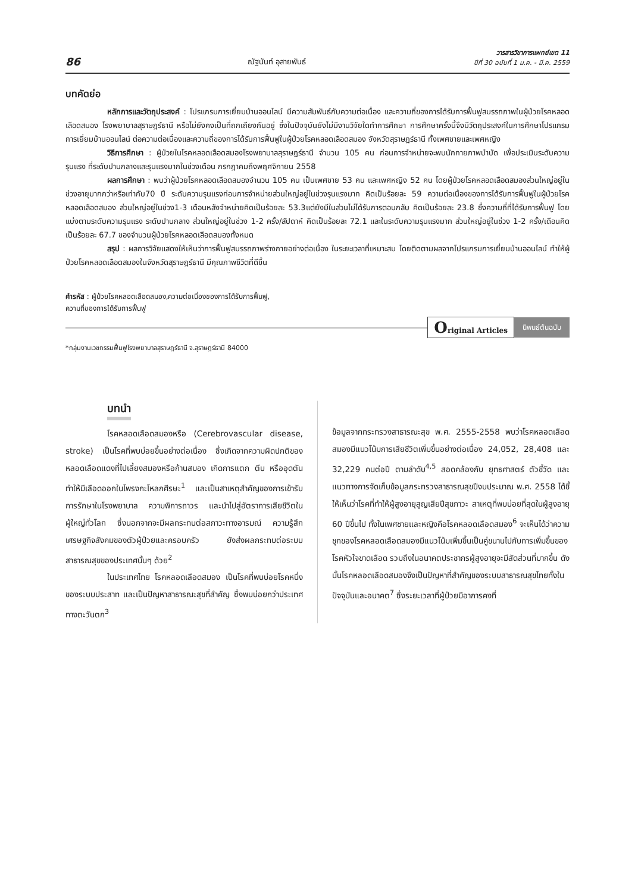86 ณัฐนันท์ อุสายพันธ์ วารสารวิชาการแพทย์เขต 11
ปีที่ 30 ฉบับที่ 1 ม.ค. - มี.ค. 2559
บทคัดย่อ
หลักการและวัตถุประสงค์ : โปรแกรมการเยี่ยมบ้านออนไลน์ มีความสัมพันธ์กับความต่อเนื่อง และความถี่ของการได้รับการฟื้นฟูสมรรถภาพในผู้ป่วยโรคหลอดเลือดสมอง โรงพยาบาลสุราษฎร์ธานี หรือไม่ยังคงเป็นที่ถกเถียงกันอยู่ ซึ่งในปัจจุบันยังไม่มีงานวิจัยใดทำการศึกษา การศึกษาครั้งนี้จึงมีวัตถุประสงค์ในการศึกษาโปรแกรมการเยี่ยมบ้านออนไลน์ ต่อความต่อเนื่องและความถี่ของการได้รับการฟื้นฟูในผู้ป่วยโรคหลอดเลือดสมอง จังหวัดสุราษฎร์ธานี ทั้งเพศชายและเพศหญิง
วิธีการศึกษา : ผู้ป่วยในโรคหลอดเลือดสมองโรงพยาบาลสุราษฎร์ธานี จำนวน 105 คน ก่อนการจำหน่ายจะพบนักกายภาพบำบัด เพื่อประเมินระดับความรุนแรง ที่ระดับปานกลางและรุนแรงมากในช่วงเดือน กรกฎาคมถึงพฤศจิกายน 2558
ผลการศึกษา : พบว่าผู้ป่วยโรคหลอดเลือดสมองจำนวน 105 คน เป็นเพศชาย 53 คน และเพศหญิง 52 คน โดยผู้ป่วยโรคหลอดเลือดสมองส่วนใหญ่อยู่ในช่วงอายุมากกว่าหรือเท่ากับ70 ปี ระดับความรุนแรงก่อนการจำหน่ายส่วนใหญ่อยู่ในช่วงรุนแรงมาก คิดเป็นร้อยละ 59 ความต่อเนื่องของการได้รับการฟื้นฟูในผู้ป่วยโรคหลอดเลือดสมอง ส่วนใหญ่อยู่ในช่วง1-3 เดือนหลังจำหน่ายคิดเป็นร้อยละ 53.3แต่ยังมีในส่วนไม่ได้รับการตอบกลับ คิดเป็นร้อยละ 23.8 ซึ่งความถี่ที่ได้รับการฟื้นฟู โดยแบ่งตามระดับความรุนแรง ระดับปานกลาง ส่วนใหญ่อยู่ในช่วง 1-2 ครั้ง/สัปดาห์ คิดเป็นร้อยละ 72.1 และในระดับความรุนแรงมาก ส่วนใหญ่อยู่ในช่วง 1-2 ครั้ง/เดือนคิดเป็นร้อยละ 67.7 ของจำนวนผู้ป่วยโรคหลอดเลือดสมองทั้งหมด
สรุป : ผลการวิจัยแสดงให้เห็นว่าการฟื้นฟูสมรรถภาพร่างกายอย่างต่อเนื่อง ในระยะเวลาที่เหมาะสม โดยติดตามผลจากโปรแกรมการเยี่ยมบ้านออนไลน์ ทำให้ผู้ป่วยโรคหลอดเลือดสมองในจังหวัดสุราษฎร์ธานี มีคุณภาพชีวิตที่ดีขึ้น
คำรหัส : ผู้ป่วยโรคหลอดเลือดสมอง,ความต่อเนื่องของการได้รับการฟื้นฟู,
ความถี่ของการได้รับการฟื้นฟู
Original Articles นิพนธ์ต้นฉบับ
*กลุ่มงานเวชกรรมฟื้นฟูโรงพยาบาลสุราษฎร์ธานี จ.สุราษฎร์ธานี 84000
บทนำ
โรคหลอดเลือดสมองหรือ (Cerebrovascular disease, stroke) เป็นโรคที่พบบ่อยขึ้นอย่างต่อเนื่อง ซึ่งเกิดจากความผิดปกติของหลอดเลือดแดงที่ไปเลี้ยงสมองหรือก้านสมอง เกิดการแตก ตีบ หรืออุดตัน ทำให้มีเลือดออกในโพรงกะโหลกศีรษะ<sup>1</sup> และเป็นสาเหตุสำคัญของการเข้ารับการรักษาในโรงพยาบาล ความพิการถาวร และนำไปสู่อัตราการเสียชีวิตในผู้ใหญ่ทั่วโลก ซึ่งนอกจากจะมีผลกระทบต่อสภาวะทางอารมณ์ ความรู้สึก เศรษฐกิจสังคมของตัวผู้ป่วยและครอบครัว ยังส่งผลกระทบต่อระบบสาธารณสุขของประเทศนั้นๆ ด้วย<sup>2</sup>
ในประเทศไทย โรคหลอดเลือดสมอง เป็นโรคที่พบบ่อยโรคหนึ่งของระบบประสาท และเป็นปัญหาสาธารณะสุขที่สำคัญ ซึ่งพบบ่อยกว่าประเทศทางตะวันตก<sup>3</sup>
ข้อมูลจากกระทรวงสาธารณะสุข พ.ศ. 2555-2558 พบว่าโรคหลอดเลือดสมองมีแนวโน้มการเสียชีวิตเพิ่มขึ้นอย่างต่อเนื่อง 24,052, 28,408 และ 32,229 คนต่อปี ตามลำดับ<sup>4,5</sup> สอดคล้องกับ ยุทธศาสตร์ ตัวชี้วัด และแนวทางการจัดเก็บข้อมูลกระทรวงสาธารณสุขปีงบประมาณ พ.ศ. 2558 ได้ชี้ให้เห็นว่าโรคที่ทำให้ผู้สูงอายุสูญเสียปีสุขภาวะ สาเหตุที่พบบ่อยที่สุดในผู้สูงอายุ 60 ปีขึ้นไป ทั้งในเพศชายและหญิงคือโรคหลอดเลือดสมอง<sup>6</sup> จะเห็นได้ว่าความชุกของโรคหลอดเลือดสมองมีแนวโน้มเพิ่มขึ้นเป็นคู่ขนานไปกับการเพิ่มขึ้นของโรคหัวใจขาดเลือด รวมถึงในอนาคตประชากรผู้สูงอายุจะมีสัดส่วนที่มากขึ้น ดังนั้นโรคหลอดเลือดสมองจึงเป็นปัญหาที่สำคัญของระบบสาธารณสุขไทยทั้งในปัจจุบันและอนาคต<sup>7</sup> ซึ่งระยะเวลาที่ผู้ป่วยมีอาการคงที่